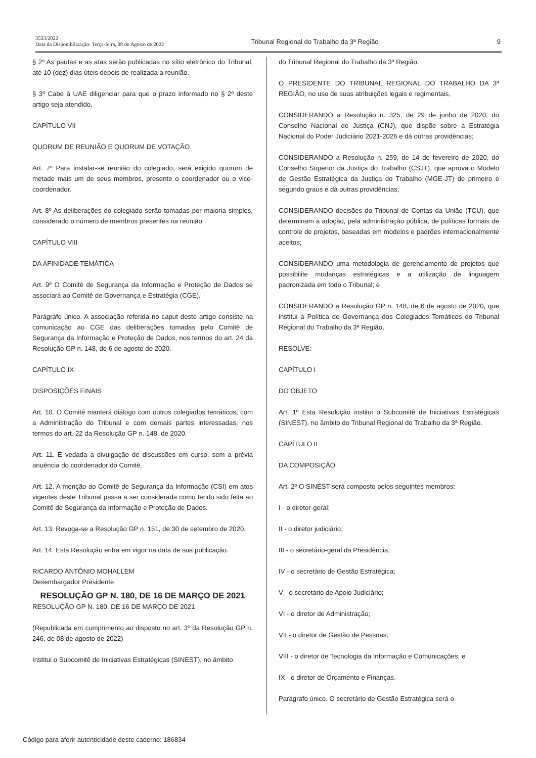3533/2022
Data da Disponibilização: Terça-feira, 09 de Agosto de 2022
Tribunal Regional do Trabalho da 3ª Região 9
§ 2º As pautas e as atas serão publicadas no sítio eletrônico do Tribunal, até 10 (dez) dias úteis depois de realizada a reunião.
§ 3º Cabe à UAE diligenciar para que o prazo informado no § 2º deste artigo seja atendido.
CAPÍTULO VII
QUORUM DE REUNIÃO E QUORUM DE VOTAÇÃO
Art. 7º Para instalar-se reunião do colegiado, será exigido quorum de metade mais um de seus membros, presente o coordenador ou o vice-coordenador.
Art. 8º As deliberações do colegiado serão tomadas por maioria simples, considerado o número de membros presentes na reunião.
CAPÍTULO VIII
DA AFINIDADE TEMÁTICA
Art. 9º O Comitê de Segurança da Informação e Proteção de Dados se associará ao Comitê de Governança e Estratégia (CGE).
Parágrafo único. A associação referida no caput deste artigo consiste na comunicação ao CGE das deliberações tomadas pelo Comitê de Segurança da Informação e Proteção de Dados, nos termos do art. 24 da Resolução GP n. 148, de 6 de agosto de 2020.
CAPÍTULO IX
DISPOSIÇÕES FINAIS
Art. 10. O Comitê manterá diálogo com outros colegiados temáticos, com a Administração do Tribunal e com demais partes interessadas, nos termos do art. 22 da Resolução GP n. 148, de 2020.
Art. 11. É vedada a divulgação de discussões em curso, sem a prévia anuência do coordenador do Comitê.
Art. 12. A menção ao Comitê de Segurança da Informação (CSI) em atos vigentes deste Tribunal passa a ser considerada como tendo sido feita ao Comitê de Segurança da Informação e Proteção de Dados.
Art. 13. Revoga-se a Resolução GP n. 151, de 30 de setembro de 2020.
Art. 14. Esta Resolução entra em vigor na data de sua publicação.
RICARDO ANTÔNIO MOHALLEM
Desembargador Presidente
RESOLUÇÃO GP N. 180, DE 16 DE MARÇO DE 2021
RESOLUÇÃO GP N. 180, DE 16 DE MARÇO DE 2021
(Republicada em cumprimento ao disposto no art. 3º da Resolução GP n. 246, de 08 de agosto de 2022)
Institui o Subcomitê de Iniciativas Estratégicas (SINEST), no âmbito
do Tribunal Regional do Trabalho da 3ª Região.
O PRESIDENTE DO TRIBUNAL REGIONAL DO TRABALHO DA 3ª REGIÃO, no uso de suas atribuições legais e regimentais,
CONSIDERANDO a Resolução n. 325, de 29 de junho de 2020, do Conselho Nacional de Justiça (CNJ), que dispõe sobre a Estratégia Nacional do Poder Judiciário 2021-2026 e dá outras providências;
CONSIDERANDO a Resolução n. 259, de 14 de fevereiro de 2020, do Conselho Superior da Justiça do Trabalho (CSJT), que aprova o Modelo de Gestão Estratégica da Justiça do Trabalho (MGE-JT) de primeiro e segundo graus e dá outras providências;
CONSIDERANDO decisões do Tribunal de Contas da União (TCU), que determinam a adoção, pela administração pública, de políticas formais de controle de projetos, baseadas em modelos e padrões internacionalmente aceitos;
CONSIDERANDO uma metodologia de gerenciamento de projetos que possibilite mudanças estratégicas e a utilização de linguagem padronizada em todo o Tribunal; e
CONSIDERANDO a Resolução GP n. 148, de 6 de agosto de 2020, que institui a Política de Governança dos Colegiados Temáticos do Tribunal Regional do Trabalho da 3ª Região,
RESOLVE:
CAPÍTULO I
DO OBJETO
Art. 1º Esta Resolução institui o Subcomitê de Iniciativas Estratégicas (SINEST), no âmbito do Tribunal Regional do Trabalho da 3ª Região.
CAPÍTULO II
DA COMPOSIÇÃO
Art. 2º O SINEST será composto pelos seguintes membros:
I - o diretor-geral;
II - o diretor judiciário;
III - o secretário-geral da Presidência;
IV - o secretário de Gestão Estratégica;
V - o secretário de Apoio Judiciário;
VI - o diretor de Administração;
VII - o diretor de Gestão de Pessoas;
VIII - o diretor de Tecnologia da Informação e Comunicações; e
IX - o diretor de Orçamento e Finanças.
Parágrafo único. O secretário de Gestão Estratégica será o
Código para aferir autenticidade deste caderno: 186834